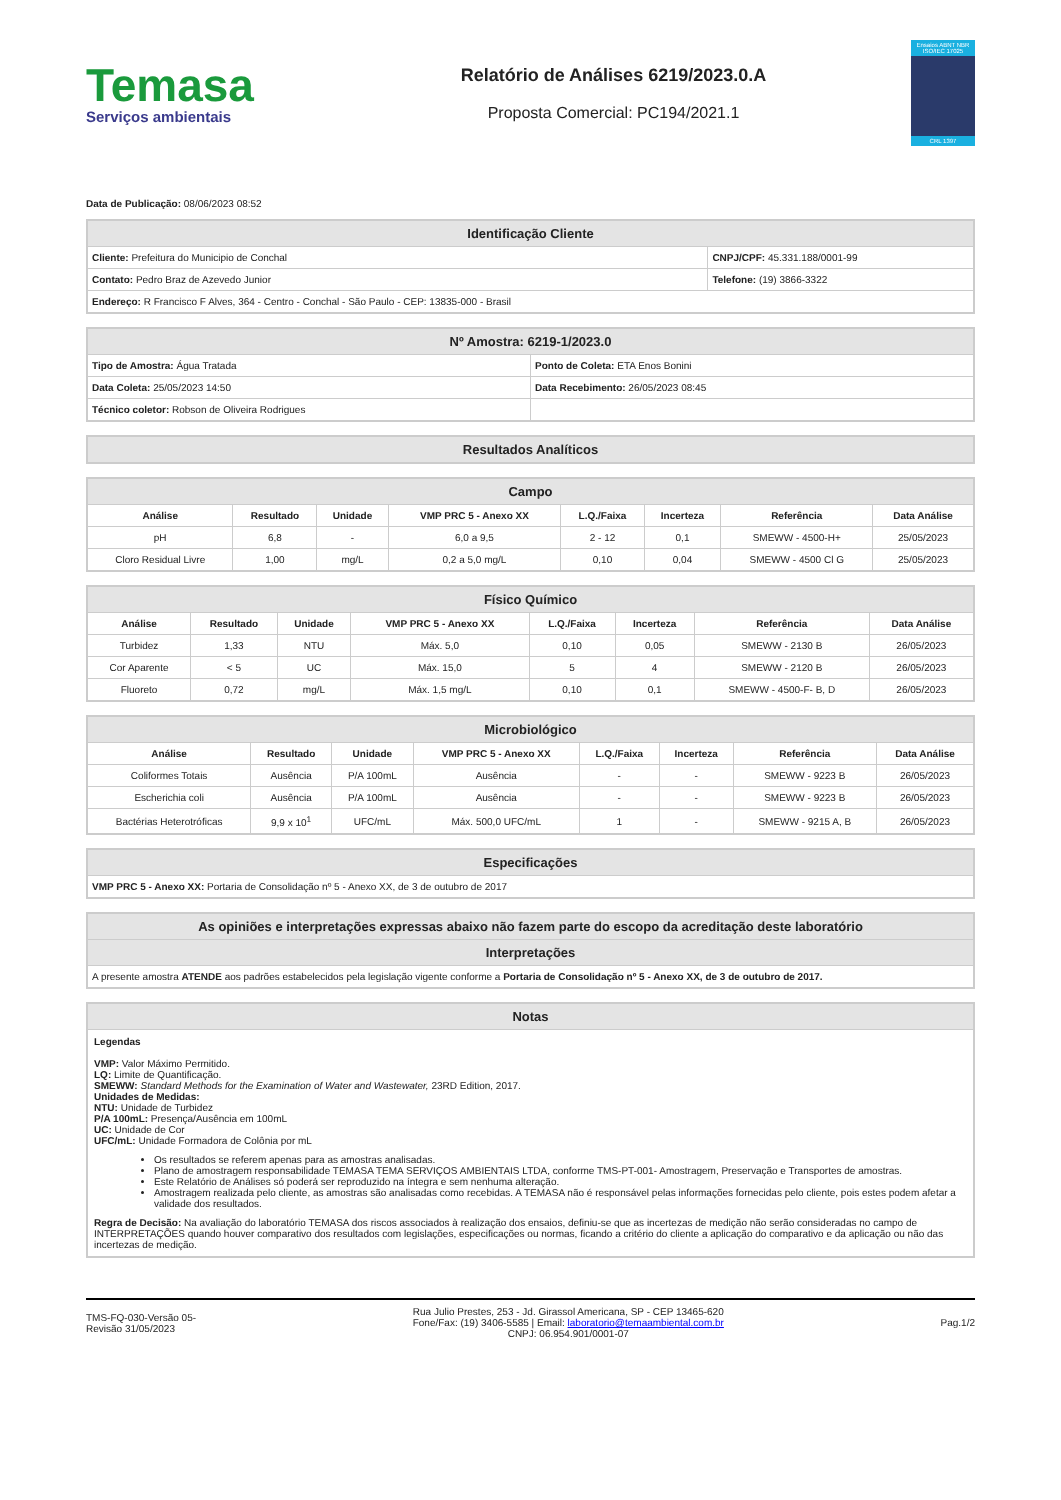Temasa
Serviços ambientais
Relatório de Análises 6219/2023.0.A
Proposta Comercial: PC194/2021.1
Ensaios ABNT NBR ISO/IEC 17025
CRL 1397
Data de Publicação: 08/06/2023 08:52
| Identificação Cliente | |
| --- | --- |
| Cliente: Prefeitura do Municipio de Conchal | CNPJ/CPF: 45.331.188/0001-99 |
| Contato: Pedro Braz de Azevedo Junior | Telefone: (19) 3866-3322 |
| Endereço: R Francisco F Alves, 364 - Centro - Conchal - São Paulo - CEP: 13835-000 - Brasil | |
| Nº Amostra: 6219-1/2023.0 | |
| --- | --- |
| Tipo de Amostra: Água Tratada | Ponto de Coleta: ETA Enos Bonini |
| Data Coleta: 25/05/2023 14:50 | Data Recebimento: 26/05/2023 08:45 |
| Técnico coletor: Robson de Oliveira Rodrigues | |
| Resultados Analíticos |
| --- |
| Campo | | | | | | | |
| --- | --- | --- | --- | --- | --- | --- | --- |
| Análise | Resultado | Unidade | VMP PRC 5 - Anexo XX | L.Q./Faixa | Incerteza | Referência | Data Análise |
| pH | 6,8 | - | 6,0 a 9,5 | 2 - 12 | 0,1 | SMEWW - 4500-H+ | 25/05/2023 |
| Cloro Residual Livre | 1,00 | mg/L | 0,2 a 5,0 mg/L | 0,10 | 0,04 | SMEWW - 4500 Cl G | 25/05/2023 |
| Físico Químico | | | | | | | |
| --- | --- | --- | --- | --- | --- | --- | --- |
| Análise | Resultado | Unidade | VMP PRC 5 - Anexo XX | L.Q./Faixa | Incerteza | Referência | Data Análise |
| Turbidez | 1,33 | NTU | Máx. 5,0 | 0,10 | 0,05 | SMEWW - 2130 B | 26/05/2023 |
| Cor Aparente | < 5 | UC | Máx. 15,0 | 5 | 4 | SMEWW - 2120 B | 26/05/2023 |
| Fluoreto | 0,72 | mg/L | Máx. 1,5 mg/L | 0,10 | 0,1 | SMEWW - 4500-F- B, D | 26/05/2023 |
| Microbiológico | | | | | | | |
| --- | --- | --- | --- | --- | --- | --- | --- |
| Análise | Resultado | Unidade | VMP PRC 5 - Anexo XX | L.Q./Faixa | Incerteza | Referência | Data Análise |
| Coliformes Totais | Ausência | P/A 100mL | Ausência | - | - | SMEWW - 9223 B | 26/05/2023 |
| Escherichia coli | Ausência | P/A 100mL | Ausência | - | - | SMEWW - 9223 B | 26/05/2023 |
| Bactérias Heterotróficas | 9,9 x 10<sup>1</sup> | UFC/mL | Máx. 500,0 UFC/mL | 1 | - | SMEWW - 9215 A, B | 26/05/2023 |
| Especificações |
| --- |
| VMP PRC 5 - Anexo XX: Portaria de Consolidação nº 5 - Anexo XX, de 3 de outubro de 2017 |
| As opiniões e interpretações expressas abaixo não fazem parte do escopo da acreditação deste laboratório |
| --- |
| Interpretações |
| A presente amostra ATENDE aos padrões estabelecidos pela legislação vigente conforme a Portaria de Consolidação nº 5 - Anexo XX, de 3 de outubro de 2017. |
| Notas |
| --- |
| Legendas VMP: Valor Máximo Permitido. LQ: Limite de Quantificação. SMEWW: Standard Methods for the Examination of Water and Wastewater, 23RD Edition, 2017. Unidades de Medidas: NTU: Unidade de Turbidez P/A 100mL: Presença/Ausência em 100mL UC: Unidade de Cor UFC/mL: Unidade Formadora de Colônia por mL Os resultados se referem apenas para as amostras analisadas. Plano de amostragem responsabilidade TEMASA TEMA SERVIÇOS AMBIENTAIS LTDA, conforme TMS-PT-001- Amostragem, Preservação e Transportes de amostras. Este Relatório de Análises só poderá ser reproduzido na íntegra e sem nenhuma alteração. Amostragem realizada pelo cliente, as amostras são analisadas como recebidas. A TEMASA não é responsável pelas informações fornecidas pelo cliente, pois estes podem afetar a validade dos resultados. Regra de Decisão: Na avaliação do laboratório TEMASA dos riscos associados à realização dos ensaios, definiu-se que as incertezas de medição não serão consideradas no campo de INTERPRETAÇÕES quando houver comparativo dos resultados com legislações, especificações ou normas, ficando a critério do cliente a aplicação do comparativo e da aplicação ou não das incertezas de medição. |
TMS-FQ-030-Versão 05-
Revisão 31/05/2023
Rua Julio Prestes, 253 - Jd. Girassol Americana, SP - CEP 13465-620
Fone/Fax: (19) 3406-5585 | Email: laboratorio@temaambiental.com.br
CNPJ: 06.954.901/0001-07
Pag.1/2